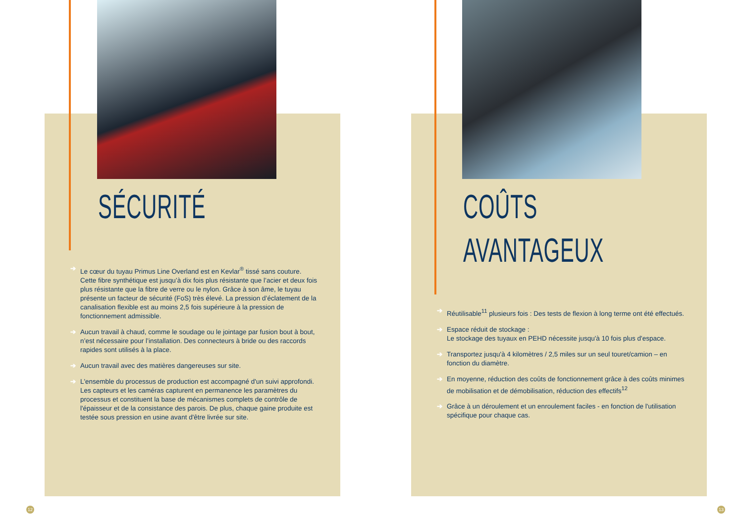SÉCURITÉ
➔ Le cœur du tuyau Primus Line Overland est en Kevlar<sup>®</sup> tissé sans couture. Cette fibre synthétique est jusqu’à dix fois plus résistante que l’acier et deux fois plus résistante que la fibre de verre ou le nylon. Grâce à son âme, le tuyau présente un facteur de sécurité (FoS) très élevé. La pression d’éclatement de la canalisation flexible est au moins 2,5 fois supérieure à la pression de fonctionnement admissible.
➔ Aucun travail à chaud, comme le soudage ou le jointage par fusion bout à bout, n’est nécessaire pour l’installation. Des connecteurs à bride ou des raccords rapides sont utilisés à la place.
➔ Aucun travail avec des matières dangereuses sur site.
➔ L'ensemble du processus de production est accompagné d'un suivi approfondi. Les capteurs et les caméras capturent en permanence les paramètres du processus et constituent la base de mécanismes complets de contrôle de l'épaisseur et de la consistance des parois. De plus, chaque gaine produite est testée sous pression en usine avant d'être livrée sur site.
12
COÛTS
AVANTAGEUX
➔ Réutilisable<sup>11</sup> plusieurs fois : Des tests de flexion à long terme ont été effectués.
➔ Espace réduit de stockage :
Le stockage des tuyaux en PEHD nécessite jusqu'à 10 fois plus d'espace.
➔ Transportez jusqu'à 4 kilomètres / 2,5 miles sur un seul touret/camion – en fonction du diamètre.
➔ En moyenne, réduction des coûts de fonctionnement grâce à des coûts minimes de mobilisation et de démobilisation, réduction des effectifs<sup>12</sup>
➔ Grâce à un déroulement et un enroulement faciles - en fonction de l'utilisation spécifique pour chaque cas.
13